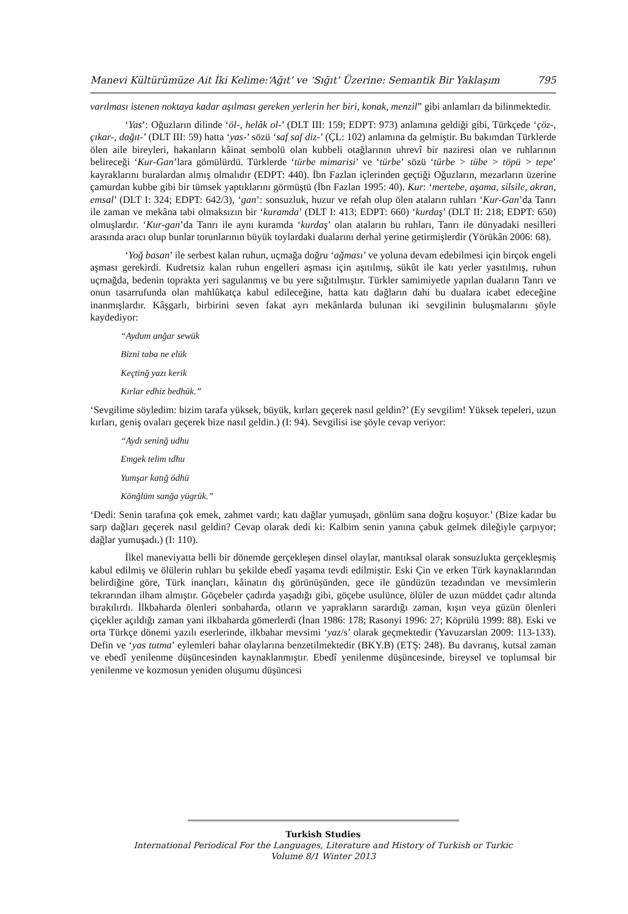Manevi Kültürümüze Ait İki Kelime:‘Ağıt’ ve ‘Sığıt’ Üzerine: Semantik Bir Yaklaşım 795
varılması istenen noktaya kadar aşılması gereken yerlerin her biri, konak, menzil” gibi anlamları da bilinmektedir.
‘Yas’: Oğuzların dilinde ‘öl-, helâk ol-’ (DLT III: 159; EDPT: 973) anlamına geldiği gibi, Türkçede ‘çöz-, çıkar-, dağıt-’ (DLT III: 59) hatta ‘yas-’ sözü ‘saf saf diz-’ (ÇL: 102) anlamına da gelmiştir. Bu bakımdan Türklerde ölen aile bireyleri, hakanların kâinat sembolü olan kubbeli otağlarının uhrevî bir naziresi olan ve ruhlarının belireceği ‘Kur-Gan’lara gömülürdü. Türklerde ‘türbe mimarisi’ ve ‘türbe’ sözü ‘türbe > tübe > töpü > tepe’ kayraklarını buralardan almış olmalıdır (EDPT: 440). İbn Fazlan içlerinden geçtiği Oğuzların, mezarların üzerine çamurdan kubbe gibi bir tümsek yaptıklarını görmüştü (İbn Fazlan 1995: 40). Kur: ‘mertebe, aşama, silsile, akran, emsal’ (DLT I: 324; EDPT: 642/3), ‘gan’: sonsuzluk, huzur ve refah olup ölen ataların ruhları ‘Kur-Gan’da Tanrı ile zaman ve mekâna tabi olmaksızın bir ‘kuramda’ (DLT I: 413; EDPT: 660) ‘kurdaş’ (DLT II: 218; EDPT: 650) olmuşlardır. ‘Kur-gan’da Tanrı ile aynı kuramda ‘kurdaş’ olan ataların bu ruhları, Tanrı ile dünyadaki nesilleri arasında aracı olup bunlar torunlarının büyük toylardaki dualarını derhal yerine getirmişlerdir (Yörükân 2006: 68).
‘Yoğ basan’ ile serbest kalan ruhun, uçmağa doğru ‘ağması’ ve yoluna devam edebilmesi için birçok engeli aşması gerekirdi. Kudretsiz kalan ruhun engelleri aşması için aşıtılmış, sükût ile katı yerler yasıtılmış, ruhun uçmağda, bedenin toprakta yeri sagulanmış ve bu yere sığıtılmıştır. Türkler samimiyetle yapılan duaların Tanrı ve onun tasarrufunda olan mahlûkatça kabul edileceğine, hatta katı dağların dahi bu dualara icabet edeceğine inanmışlardır. Kâşgarlı, birbirini seven fakat ayrı mekânlarda bulunan iki sevgilinin buluşmalarını şöyle kaydediyor:
“Aydum anğar sewük
Bizni taba ne elük
Keçtinğ yazı kerik
Kırlar edhiz bedhük.”
‘Sevgilime söyledim: bizim tarafa yüksek, büyük, kırları geçerek nasıl geldin?’ (Ey sevgilim! Yüksek tepeleri, uzun kırları, geniş ovaları geçerek bize nasıl geldin.) (I: 94). Sevgilisi ise şöyle cevap veriyor:
“Aydı seninğ udhu
Emgek telim ıdhu
Yumşar katığ ödhü
Könğlüm sanğa yügrük.”
‘Dedi: Senin tarafına çok emek, zahmet vardı; katı dağlar yumuşadı, gönlüm sana doğru koşuyor.’ (Bize kadar bu sarp dağları geçerek nasıl geldin? Cevap olarak dedi ki: Kalbim senin yanına çabuk gelmek dileğiyle çarpıyor; dağlar yumuşadı.) (I: 110).
İlkel maneviyatta belli bir dönemde gerçekleşen dinsel olaylar, mantıksal olarak sonsuzlukta gerçekleşmiş kabul edilmiş ve ölülerin ruhları bu şekilde ebedî yaşama tevdi edilmiştir. Eski Çin ve erken Türk kaynaklarından belirdiğine göre, Türk inançları, kâinatın dış görünüşünden, gece ile gündüzün tezadından ve mevsimlerin tekrarından ilham almıştır. Göçebeler çadırda yaşadığı gibi, göçebe usulünce, ölüler de uzun müddet çadır altında bırakılırdı. İlkbaharda ölenleri sonbaharda, otların ve yaprakların sarardığı zaman, kışın veya güzün ölenleri çiçekler açıldığı zaman yani ilkbaharda gömerlerdi (İnan 1986: 178; Rasonyi 1996: 27; Köprülü 1999: 88). Eski ve orta Türkçe dönemi yazılı eserlerinde, ilkbahar mevsimi ‘yaz/s’ olarak geçmektedir (Yavuzarslan 2009: 113-133). Defin ve ‘yas tutma’ eylemleri bahar olaylarına benzetilmektedir (BKY.B) (ETŞ: 248). Bu davranış, kutsal zaman ve ebedî yenilenme düşüncesinden kaynaklanmıştır. Ebedî yenilenme düşüncesinde, bireysel ve toplumsal bir yenilenme ve kozmosun yeniden oluşumu düşüncesi
Turkish Studies
International Periodical For the Languages, Literature and History of Turkish or Turkic
Volume 8/1 Winter 2013